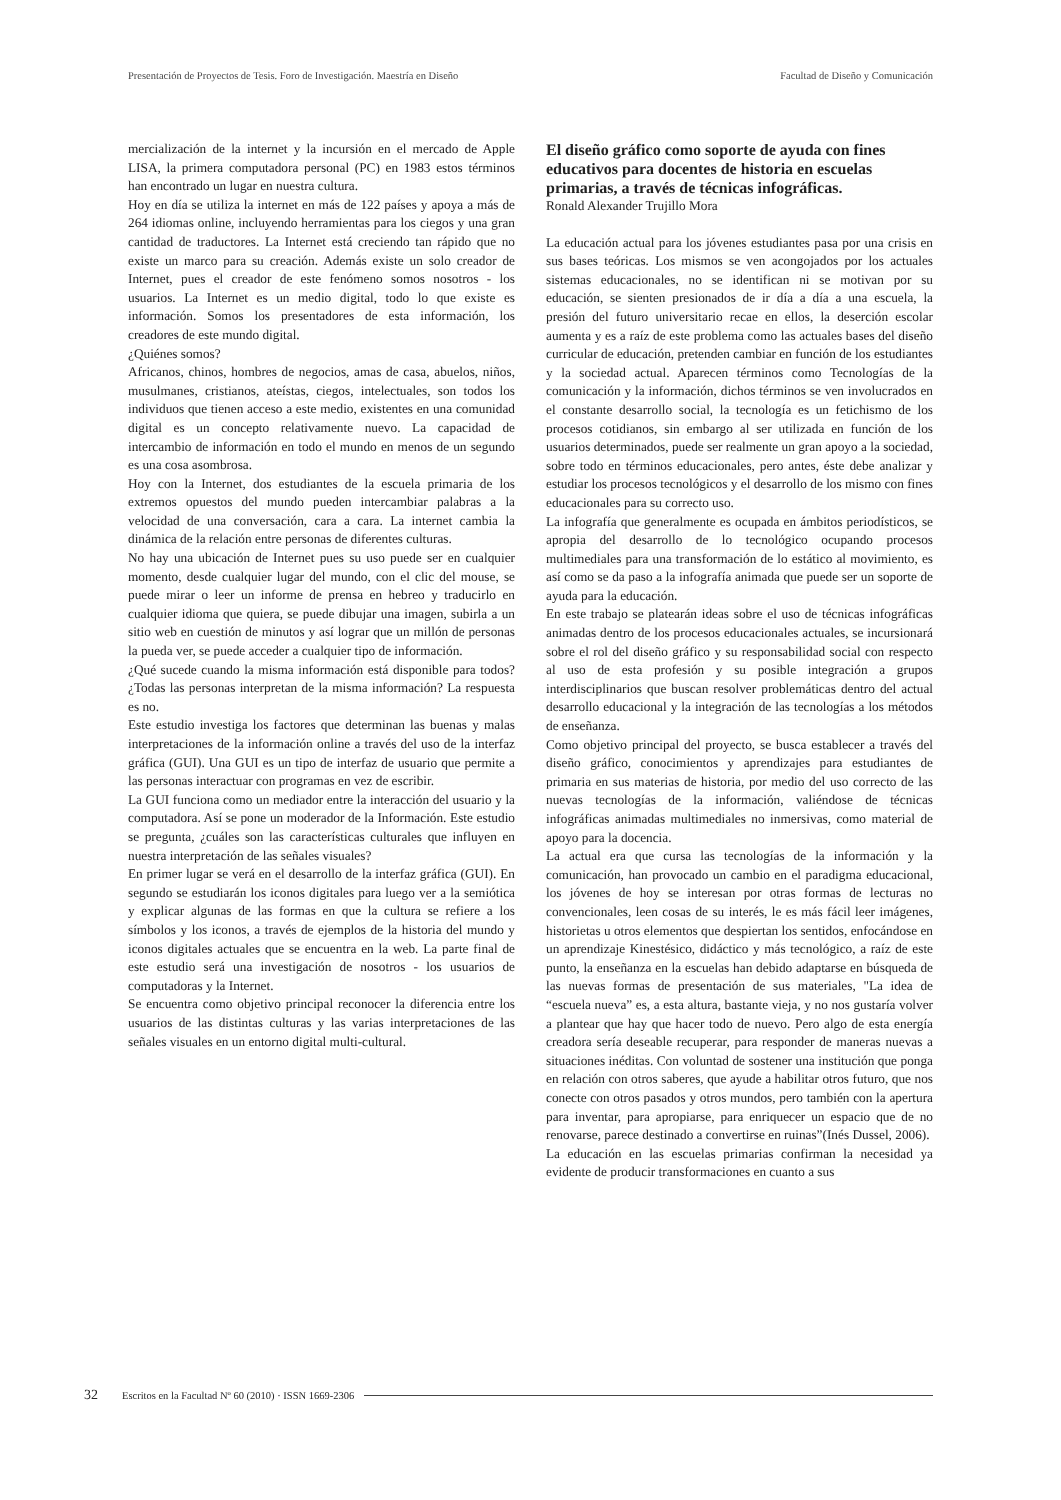Presentación de Proyectos de Tesis. Foro de Investigación. Maestría en Diseño Facultad de Diseño y Comunicación
mercialización de la internet y la incursión en el mercado de Apple LISA, la primera computadora personal (PC) en 1983 estos términos han encontrado un lugar en nuestra cultura.
Hoy en día se utiliza la internet en más de 122 países y apoya a más de 264 idiomas online, incluyendo herramientas para los ciegos y una gran cantidad de traductores. La Internet está creciendo tan rápido que no existe un marco para su creación. Además existe un solo creador de Internet, pues el creador de este fenómeno somos nosotros - los usuarios. La Internet es un medio digital, todo lo que existe es información. Somos los presentadores de esta información, los creadores de este mundo digital.
¿Quiénes somos?
Africanos, chinos, hombres de negocios, amas de casa, abuelos, niños, musulmanes, cristianos, ateístas, ciegos, intelectuales, son todos los individuos que tienen acceso a este medio, existentes en una comunidad digital es un concepto relativamente nuevo. La capacidad de intercambio de información en todo el mundo en menos de un segundo es una cosa asombrosa.
Hoy con la Internet, dos estudiantes de la escuela primaria de los extremos opuestos del mundo pueden intercambiar palabras a la velocidad de una conversación, cara a cara. La internet cambia la dinámica de la relación entre personas de diferentes culturas.
No hay una ubicación de Internet pues su uso puede ser en cualquier momento, desde cualquier lugar del mundo, con el clic del mouse, se puede mirar o leer un informe de prensa en hebreo y traducirlo en cualquier idioma que quiera, se puede dibujar una imagen, subirla a un sitio web en cuestión de minutos y así lograr que un millón de personas la pueda ver, se puede acceder a cualquier tipo de información.
¿Qué sucede cuando la misma información está disponible para todos? ¿Todas las personas interpretan de la misma información? La respuesta es no.
Este estudio investiga los factores que determinan las buenas y malas interpretaciones de la información online a través del uso de la interfaz gráfica (GUI). Una GUI es un tipo de interfaz de usuario que permite a las personas interactuar con programas en vez de escribir.
La GUI funciona como un mediador entre la interacción del usuario y la computadora. Así se pone un moderador de la Información. Este estudio se pregunta, ¿cuáles son las características culturales que influyen en nuestra interpretación de las señales visuales?
En primer lugar se verá en el desarrollo de la interfaz gráfica (GUI). En segundo se estudiarán los iconos digitales para luego ver a la semiótica y explicar algunas de las formas en que la cultura se refiere a los símbolos y los iconos, a través de ejemplos de la historia del mundo y iconos digitales actuales que se encuentra en la web. La parte final de este estudio será una investigación de nosotros - los usuarios de computadoras y la Internet.
Se encuentra como objetivo principal reconocer la diferencia entre los usuarios de las distintas culturas y las varias interpretaciones de las señales visuales en un entorno digital multi-cultural.
El diseño gráfico como soporte de ayuda con fines educativos para docentes de historia en escuelas primarias, a través de técnicas infográficas.
Ronald Alexander Trujillo Mora
La educación actual para los jóvenes estudiantes pasa por una crisis en sus bases teóricas. Los mismos se ven acongojados por los actuales sistemas educacionales, no se identifican ni se motivan por su educación, se sienten presionados de ir día a día a una escuela, la presión del futuro universitario recae en ellos, la deserción escolar aumenta y es a raíz de este problema como las actuales bases del diseño curricular de educación, pretenden cambiar en función de los estudiantes y la sociedad actual. Aparecen términos como Tecnologías de la comunicación y la información, dichos términos se ven involucrados en el constante desarrollo social, la tecnología es un fetichismo de los procesos cotidianos, sin embargo al ser utilizada en función de los usuarios determinados, puede ser realmente un gran apoyo a la sociedad, sobre todo en términos educacionales, pero antes, éste debe analizar y estudiar los procesos tecnológicos y el desarrollo de los mismo con fines educacionales para su correcto uso.
La infografía que generalmente es ocupada en ámbitos periodísticos, se apropia del desarrollo de lo tecnológico ocupando procesos multimediales para una transformación de lo estático al movimiento, es así como se da paso a la infografía animada que puede ser un soporte de ayuda para la educación.
En este trabajo se platearán ideas sobre el uso de técnicas infográficas animadas dentro de los procesos educacionales actuales, se incursionará sobre el rol del diseño gráfico y su responsabilidad social con respecto al uso de esta profesión y su posible integración a grupos interdisciplinarios que buscan resolver problemáticas dentro del actual desarrollo educacional y la integración de las tecnologías a los métodos de enseñanza.
Como objetivo principal del proyecto, se busca establecer a través del diseño gráfico, conocimientos y aprendizajes para estudiantes de primaria en sus materias de historia, por medio del uso correcto de las nuevas tecnologías de la información, valiéndose de técnicas infográficas animadas multimediales no inmersivas, como material de apoyo para la docencia.
La actual era que cursa las tecnologías de la información y la comunicación, han provocado un cambio en el paradigma educacional, los jóvenes de hoy se interesan por otras formas de lecturas no convencionales, leen cosas de su interés, le es más fácil leer imágenes, historietas u otros elementos que despiertan los sentidos, enfocándose en un aprendizaje Kinestésico, didáctico y más tecnológico, a raíz de este punto, la enseñanza en la escuelas han debido adaptarse en búsqueda de las nuevas formas de presentación de sus materiales, "La idea de “escuela nueva” es, a esta altura, bastante vieja, y no nos gustaría volver a plantear que hay que hacer todo de nuevo. Pero algo de esta energía creadora sería deseable recuperar, para responder de maneras nuevas a situaciones inéditas. Con voluntad de sostener una institución que ponga en relación con otros saberes, que ayude a habilitar otros futuro, que nos conecte con otros pasados y otros mundos, pero también con la apertura para inventar, para apropiarse, para enriquecer un espacio que de no renovarse, parece destinado a convertirse en ruinas”(Inés Dussel, 2006).
La educación en las escuelas primarias confirman la necesidad ya evidente de producir transformaciones en cuanto a sus
32 Escritos en la Facultad Nº 60 (2010) · ISSN 1669-2306